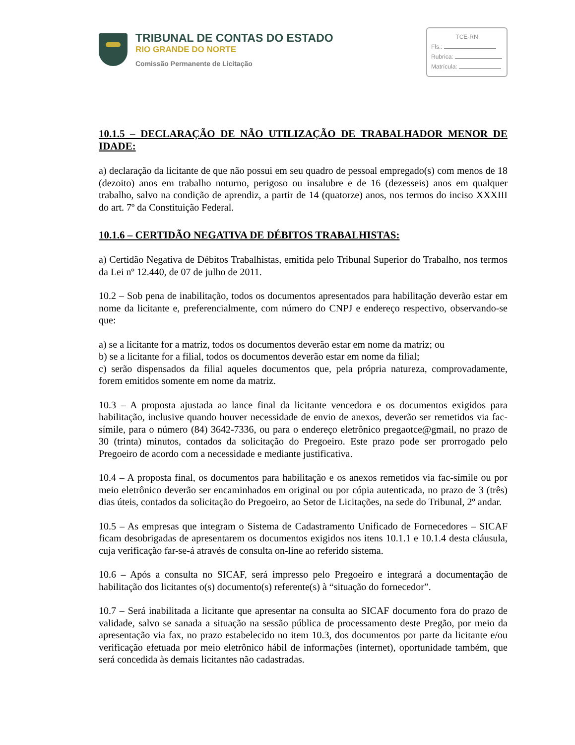TRIBUNAL DE CONTAS DO ESTADO
RIO GRANDE DO NORTE
Comissão Permanente de Licitação
TCE-RN
Fls.:
Rubrica:
Matrícula:
10.1.5 – DECLARAÇÃO DE NÃO UTILIZAÇÃO DE TRABALHADOR MENOR DE IDADE:
a) declaração da licitante de que não possui em seu quadro de pessoal empregado(s) com menos de 18 (dezoito) anos em trabalho noturno, perigoso ou insalubre e de 16 (dezesseis) anos em qualquer trabalho, salvo na condição de aprendiz, a partir de 14 (quatorze) anos, nos termos do inciso XXXIII do art. 7º da Constituição Federal.
10.1.6 – CERTIDÃO NEGATIVA DE DÉBITOS TRABALHISTAS:
a) Certidão Negativa de Débitos Trabalhistas, emitida pelo Tribunal Superior do Trabalho, nos termos da Lei nº 12.440, de 07 de julho de 2011.
10.2 – Sob pena de inabilitação, todos os documentos apresentados para habilitação deverão estar em nome da licitante e, preferencialmente, com número do CNPJ e endereço respectivo, observando-se que:
a) se a licitante for a matriz, todos os documentos deverão estar em nome da matriz; ou
b) se a licitante for a filial, todos os documentos deverão estar em nome da filial;
c) serão dispensados da filial aqueles documentos que, pela própria natureza, comprovadamente, forem emitidos somente em nome da matriz.
10.3 – A proposta ajustada ao lance final da licitante vencedora e os documentos exigidos para habilitação, inclusive quando houver necessidade de envio de anexos, deverão ser remetidos via fac-símile, para o número (84) 3642-7336, ou para o endereço eletrônico pregaotce@gmail, no prazo de 30 (trinta) minutos, contados da solicitação do Pregoeiro. Este prazo pode ser prorrogado pelo Pregoeiro de acordo com a necessidade e mediante justificativa.
10.4 – A proposta final, os documentos para habilitação e os anexos remetidos via fac-símile ou por meio eletrônico deverão ser encaminhados em original ou por cópia autenticada, no prazo de 3 (três) dias úteis, contados da solicitação do Pregoeiro, ao Setor de Licitações, na sede do Tribunal, 2º andar.
10.5 – As empresas que integram o Sistema de Cadastramento Unificado de Fornecedores – SICAF ficam desobrigadas de apresentarem os documentos exigidos nos itens 10.1.1 e 10.1.4 desta cláusula, cuja verificação far-se-á através de consulta on-line ao referido sistema.
10.6 – Após a consulta no SICAF, será impresso pelo Pregoeiro e integrará a documentação de habilitação dos licitantes o(s) documento(s) referente(s) à “situação do fornecedor”.
10.7 – Será inabilitada a licitante que apresentar na consulta ao SICAF documento fora do prazo de validade, salvo se sanada a situação na sessão pública de processamento deste Pregão, por meio da apresentação via fax, no prazo estabelecido no item 10.3, dos documentos por parte da licitante e/ou verificação efetuada por meio eletrônico hábil de informações (internet), oportunidade também, que será concedida às demais licitantes não cadastradas.